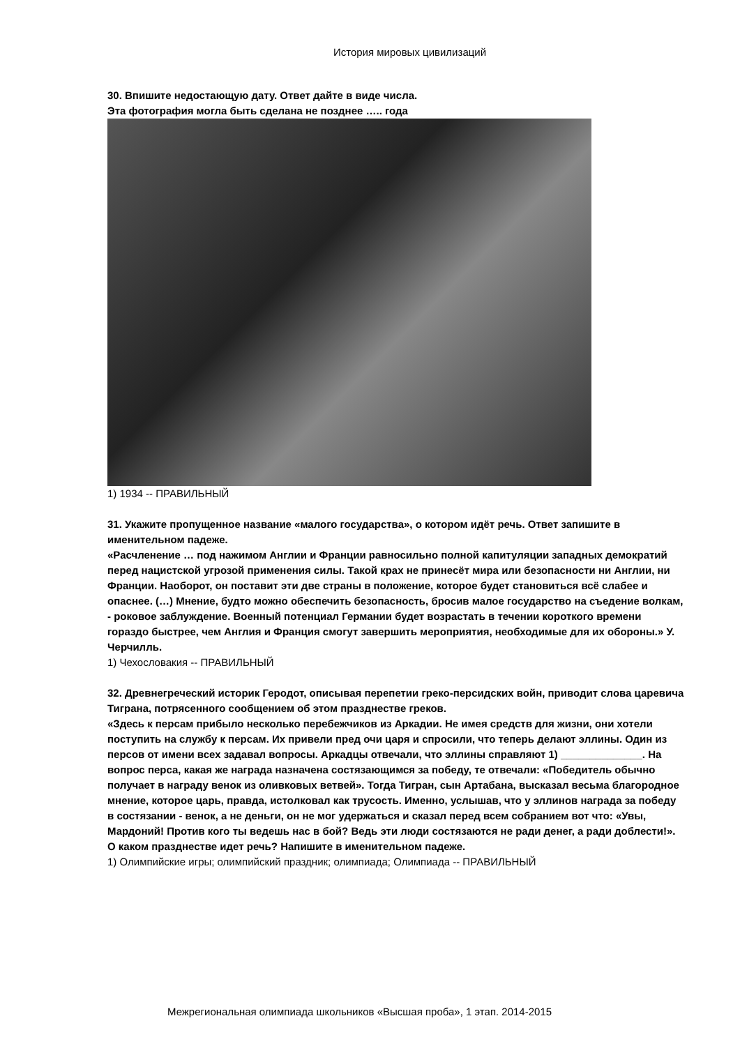История мировых цивилизаций
30. Впишите недостающую дату. Ответ дайте в виде числа.
Эта фотография могла быть сделана не позднее ….. года
1) 1934 -- ПРАВИЛЬНЫЙ
31. Укажите пропущенное название «малого государства», о котором идёт речь. Ответ запишите в именительном падеже.
«Расчленение … под нажимом Англии и Франции равносильно полной капитуляции западных демократий перед нацистской угрозой применения силы. Такой крах не принесёт мира или безопасности ни Англии, ни Франции. Наоборот, он поставит эти две страны в положение, которое будет становиться всё слабее и опаснее. (…) Мнение, будто можно обеспечить безопасность, бросив малое государство на съедение волкам, - роковое заблуждение. Военный потенциал Германии будет возрастать в течении короткого времени гораздо быстрее, чем Англия и Франция смогут завершить мероприятия, необходимые для их обороны.» У. Черчилль.
1) Чехословакия -- ПРАВИЛЬНЫЙ
32. Древнегреческий историк Геродот, описывая перепетии греко-персидских войн, приводит слова царевича Тиграна, потрясенного сообщением об этом празднестве греков.
«Здесь к персам прибыло несколько перебежчиков из Аркадии. Не имея средств для жизни, они хотели поступить на службу к персам. Их привели пред очи царя и спросили, что теперь делают эллины. Один из персов от имени всех задавал вопросы. Аркадцы отвечали, что эллины справляют 1) ______________. На вопрос перса, какая же награда назначена состязающимся за победу, те отвечали: «Победитель обычно получает в награду венок из оливковых ветвей». Тогда Тигран, сын Артабана, высказал весьма благородное мнение, которое царь, правда, истолковал как трусость. Именно, услышав, что у эллинов награда за победу в состязании - венок, а не деньги, он не мог удержаться и сказал перед всем собранием вот что: «Увы, Мардоний! Против кого ты ведешь нас в бой? Ведь эти люди состязаются не ради денег, а ради доблести!».
О каком празднестве идет речь? Напишите в именительном падеже.
1) Олимпийские игры; олимпийский праздник; олимпиада; Олимпиада -- ПРАВИЛЬНЫЙ
Межрегиональная олимпиада школьников «Высшая проба», 1 этап. 2014-2015